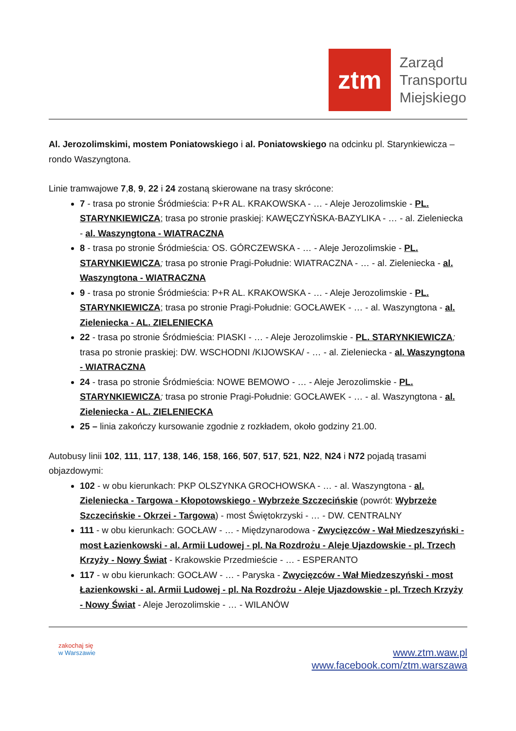ztm
Zarząd
Transportu
Miejskiego
Al. Jerozolimskimi, mostem Poniatowskiego i al. Poniatowskiego na odcinku pl. Starynkiewicza – rondo Waszyngtona.
Linie tramwajowe 7,8, 9, 22 i 24 zostaną skierowane na trasy skrócone:
7 - trasa po stronie Śródmieścia: P+R AL. KRAKOWSKA - … - Aleje Jerozolimskie - PL. STARYNKIEWICZA; trasa po stronie praskiej: KAWĘCZYŃSKA-BAZYLIKA - … - al. Zieleniecka - al. Waszyngtona - WIATRACZNA
8 - trasa po stronie Śródmieścia: OS. GÓRCZEWSKA - … - Aleje Jerozolimskie - PL. STARYNKIEWICZA; trasa po stronie Pragi-Południe: WIATRACZNA - … - al. Zieleniecka - al. Waszyngtona - WIATRACZNA
9 - trasa po stronie Śródmieścia: P+R AL. KRAKOWSKA - … - Aleje Jerozolimskie - PL. STARYNKIEWICZA; trasa po stronie Pragi-Południe: GOCŁAWEK - … - al. Waszyngtona - al. Zieleniecka - AL. ZIELENIECKA
22 - trasa po stronie Śródmieścia: PIASKI - … - Aleje Jerozolimskie - PL. STARYNKIEWICZA; trasa po stronie praskiej: DW. WSCHODNI /KIJOWSKA/ - … - al. Zieleniecka - al. Waszyngtona - WIATRACZNA
24 - trasa po stronie Śródmieścia: NOWE BEMOWO - … - Aleje Jerozolimskie - PL. STARYNKIEWICZA; trasa po stronie Pragi-Południe: GOCŁAWEK - … - al. Waszyngtona - al. Zieleniecka - AL. ZIELENIECKA
25 – linia zakończy kursowanie zgodnie z rozkładem, około godziny 21.00.
Autobusy linii 102, 111, 117, 138, 146, 158, 166, 507, 517, 521, N22, N24 i N72 pojadą trasami objazdowymi:
102 - w obu kierunkach: PKP OLSZYNKA GROCHOWSKA - … - al. Waszyngtona - al. Zieleniecka - Targowa - Kłopotowskiego - Wybrzeże Szczecińskie (powrót: Wybrzeże Szczecińskie - Okrzei - Targowa) - most Świętokrzyski - … - DW. CENTRALNY
111 - w obu kierunkach: GOCŁAW - … - Międzynarodowa - Zwycięzców - Wał Miedzeszyński - most Łazienkowski - al. Armii Ludowej - pl. Na Rozdrożu - Aleje Ujazdowskie - pl. Trzech Krzyży - Nowy Świat - Krakowskie Przedmieście - … - ESPERANTO
117 - w obu kierunkach: GOCŁAW - … - Paryska - Zwycięzców - Wał Miedzeszyński - most Łazienkowski - al. Armii Ludowej - pl. Na Rozdrożu - Aleje Ujazdowskie - pl. Trzech Krzyży - Nowy Świat - Aleje Jerozolimskie - … - WILANÓW
zakochaj się
w Warszawie
www.ztm.waw.pl
www.facebook.com/ztm.warszawa